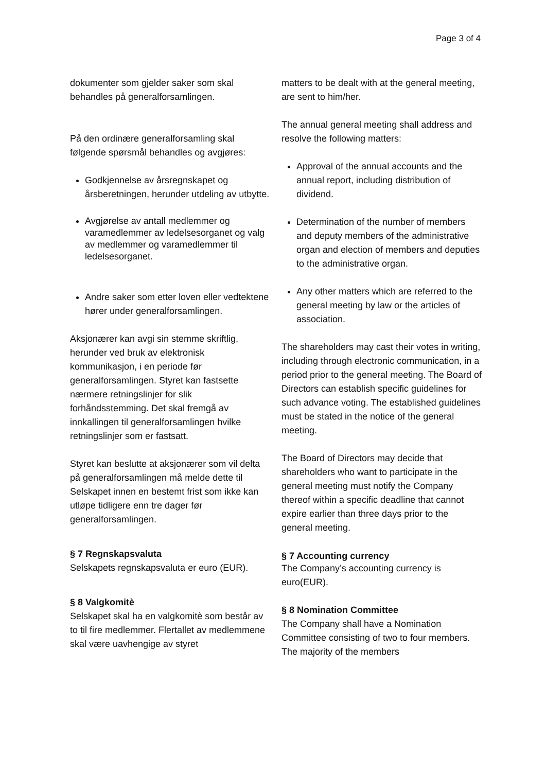Page 3 of 4
dokumenter som gjelder saker som skal behandles på generalforsamlingen.
På den ordinære generalforsamling skal følgende spørsmål behandles og avgjøres:
Godkjennelse av årsregnskapet og årsberetningen, herunder utdeling av utbytte.
Avgjørelse av antall medlemmer og varamedlemmer av ledelsesorganet og valg av medlemmer og varamedlemmer til ledelsesorganet.
Andre saker som etter loven eller vedtektene hører under generalforsamlingen.
Aksjonærer kan avgi sin stemme skriftlig, herunder ved bruk av elektronisk kommunikasjon, i en periode før generalforsamlingen. Styret kan fastsette nærmere retningslinjer for slik forhåndsstemming. Det skal fremgå av innkallingen til generalforsamlingen hvilke retningslinjer som er fastsatt.
Styret kan beslutte at aksjonærer som vil delta på generalforsamlingen må melde dette til Selskapet innen en bestemt frist som ikke kan utløpe tidligere enn tre dager før generalforsamlingen.
§ 7 Regnskapsvaluta
Selskapets regnskapsvaluta er euro (EUR).
§ 8 Valgkomitè
Selskapet skal ha en valgkomitè som består av to til fire medlemmer. Flertallet av medlemmene skal være uavhengige av styret
matters to be dealt with at the general meeting, are sent to him/her.
The annual general meeting shall address and resolve the following matters:
Approval of the annual accounts and the annual report, including distribution of dividend.
Determination of the number of members and deputy members of the administrative organ and election of members and deputies to the administrative organ.
Any other matters which are referred to the general meeting by law or the articles of association.
The shareholders may cast their votes in writing, including through electronic communication, in a period prior to the general meeting. The Board of Directors can establish specific guidelines for such advance voting. The established guidelines must be stated in the notice of the general meeting.
The Board of Directors may decide that shareholders who want to participate in the general meeting must notify the Company thereof within a specific deadline that cannot expire earlier than three days prior to the general meeting.
§ 7 Accounting currency
The Company’s accounting currency is euro(EUR).
§ 8 Nomination Committee
The Company shall have a Nomination Committee consisting of two to four members. The majority of the members